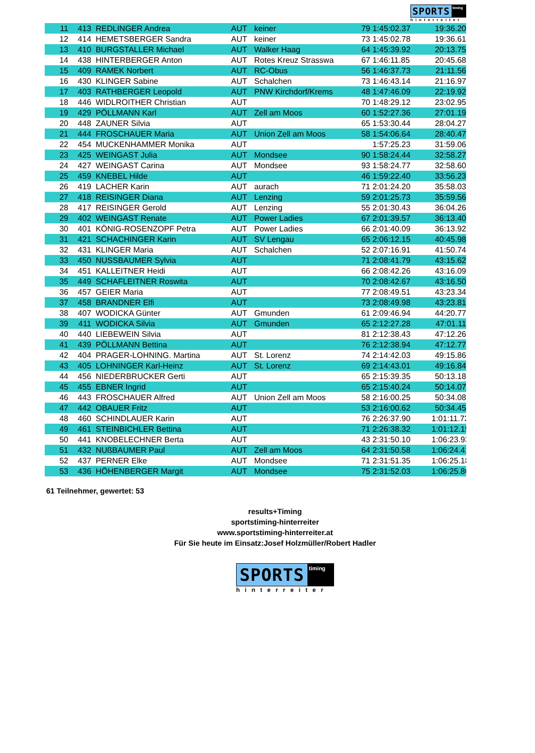SPORTS timing
hinterreiter
| 11 | 413 | REDLINGER Andrea | AUT | keiner | 79 | 1:45:02.37 | 19:36.20 |
| 12 | 414 | HEMETSBERGER Sandra | AUT | keiner | 73 | 1:45:02.78 | 19:36.61 |
| 13 | 410 | BURGSTALLER Michael | AUT | Walker Haag | 64 | 1:45:39.92 | 20:13.75 |
| 14 | 438 | HINTERBERGER Anton | AUT | Rotes Kreuz Strasswa | 67 | 1:46:11.85 | 20:45.68 |
| 15 | 409 | RAMEK Norbert | AUT | RC-Obus | 56 | 1:46:37.73 | 21:11.56 |
| 16 | 430 | KLINGER Sabine | AUT | Schalchen | 73 | 1:46:43.14 | 21:16.97 |
| 17 | 403 | RATHBERGER Leopold | AUT | PNW Kirchdorf/Krems | 48 | 1:47:46.09 | 22:19.92 |
| 18 | 446 | WIDLROITHER Christian | AUT | | 70 | 1:48:29.12 | 23:02.95 |
| 19 | 429 | PÖLLMANN Karl | AUT | Zell am Moos | 60 | 1:52:27.36 | 27:01.19 |
| 20 | 448 | ZAUNER Silvia | AUT | | 65 | 1:53:30.44 | 28:04.27 |
| 21 | 444 | FROSCHAUER Maria | AUT | Union Zell am Moos | 58 | 1:54:06.64 | 28:40.47 |
| 22 | 454 | MUCKENHAMMER Monika | AUT | | | 1:57:25.23 | 31:59.06 |
| 23 | 425 | WEINGAST Julia | AUT | Mondsee | 90 | 1:58:24.44 | 32:58.27 |
| 24 | 427 | WEINGAST Carina | AUT | Mondsee | 93 | 1:58:24.77 | 32:58.60 |
| 25 | 459 | KNEBEL Hilde | AUT | | 46 | 1:59:22.40 | 33:56.23 |
| 26 | 419 | LACHER Karin | AUT | aurach | 71 | 2:01:24.20 | 35:58.03 |
| 27 | 418 | REISINGER Diana | AUT | Lenzing | 59 | 2:01:25.73 | 35:59.56 |
| 28 | 417 | REISINGER Gerold | AUT | Lenzing | 55 | 2:01:30.43 | 36:04.26 |
| 29 | 402 | WEINGAST Renate | AUT | Power Ladies | 67 | 2:01:39.57 | 36:13.40 |
| 30 | 401 | KÖNIG-ROSENZOPF Petra | AUT | Power Ladies | 66 | 2:01:40.09 | 36:13.92 |
| 31 | 421 | SCHACHINGER Karin | AUT | SV Lengau | 65 | 2:06:12.15 | 40:45.98 |
| 32 | 431 | KLINGER Maria | AUT | Schalchen | 52 | 2:07:16.91 | 41:50.74 |
| 33 | 450 | NUSSBAUMER Sylvia | AUT | | 71 | 2:08:41.79 | 43:15.62 |
| 34 | 451 | KALLEITNER Heidi | AUT | | 66 | 2:08:42.26 | 43:16.09 |
| 35 | 449 | SCHAFLEITNER Roswita | AUT | | 70 | 2:08:42.67 | 43:16.50 |
| 36 | 457 | GEIER Maria | AUT | | 77 | 2:08:49.51 | 43:23.34 |
| 37 | 458 | BRANDNER Elfi | AUT | | 73 | 2:08:49.98 | 43:23.81 |
| 38 | 407 | WODICKA Günter | AUT | Gmunden | 61 | 2:09:46.94 | 44:20.77 |
| 39 | 411 | WODICKA Silvia | AUT | Gmunden | 65 | 2:12:27.28 | 47:01.11 |
| 40 | 440 | LIEBEWEIN Silvia | AUT | | 81 | 2:12:38.43 | 47:12.26 |
| 41 | 439 | PÖLLMANN Bettina | AUT | | 76 | 2:12:38.94 | 47:12.77 |
| 42 | 404 | PRAGER-LOHNING. Martina | AUT | St. Lorenz | 74 | 2:14:42.03 | 49:15.86 |
| 43 | 405 | LOHNINGER Karl-Heinz | AUT | St. Lorenz | 69 | 2:14:43.01 | 49:16.84 |
| 44 | 456 | NIEDERBRUCKER Gerti | AUT | | 65 | 2:15:39.35 | 50:13.18 |
| 45 | 455 | EBNER Ingrid | AUT | | 65 | 2:15:40.24 | 50:14.07 |
| 46 | 443 | FROSCHAUER Alfred | AUT | Union Zell am Moos | 58 | 2:16:00.25 | 50:34.08 |
| 47 | 442 | OBAUER Fritz | AUT | | 53 | 2:16:00.62 | 50:34.45 |
| 48 | 460 | SCHINDLAUER Karin | AUT | | 76 | 2:26:37.90 | 1:01:11.73 |
| 49 | 461 | STEINBICHLER Bettina | AUT | | 71 | 2:26:38.32 | 1:01:12.15 |
| 50 | 441 | KNOBELECHNER Berta | AUT | | 43 | 2:31:50.10 | 1:06:23.93 |
| 51 | 432 | NUßBAUMER Paul | AUT | Zell am Moos | 64 | 2:31:50.58 | 1:06:24.41 |
| 52 | 437 | PERNER Elke | AUT | Mondsee | 71 | 2:31:51.35 | 1:06:25.18 |
| 53 | 436 | HÖHENBERGER Margit | AUT | Mondsee | 75 | 2:31:52.03 | 1:06:25.86 |
61 Teilnehmer, gewertet: 53
results+Timing
sportstiming-hinterreiter
www.sportstiming-hinterreiter.at
Für Sie heute im Einsatz:Josef Holzmüller/Robert Hadler
SPORTS timing
hinterreiter